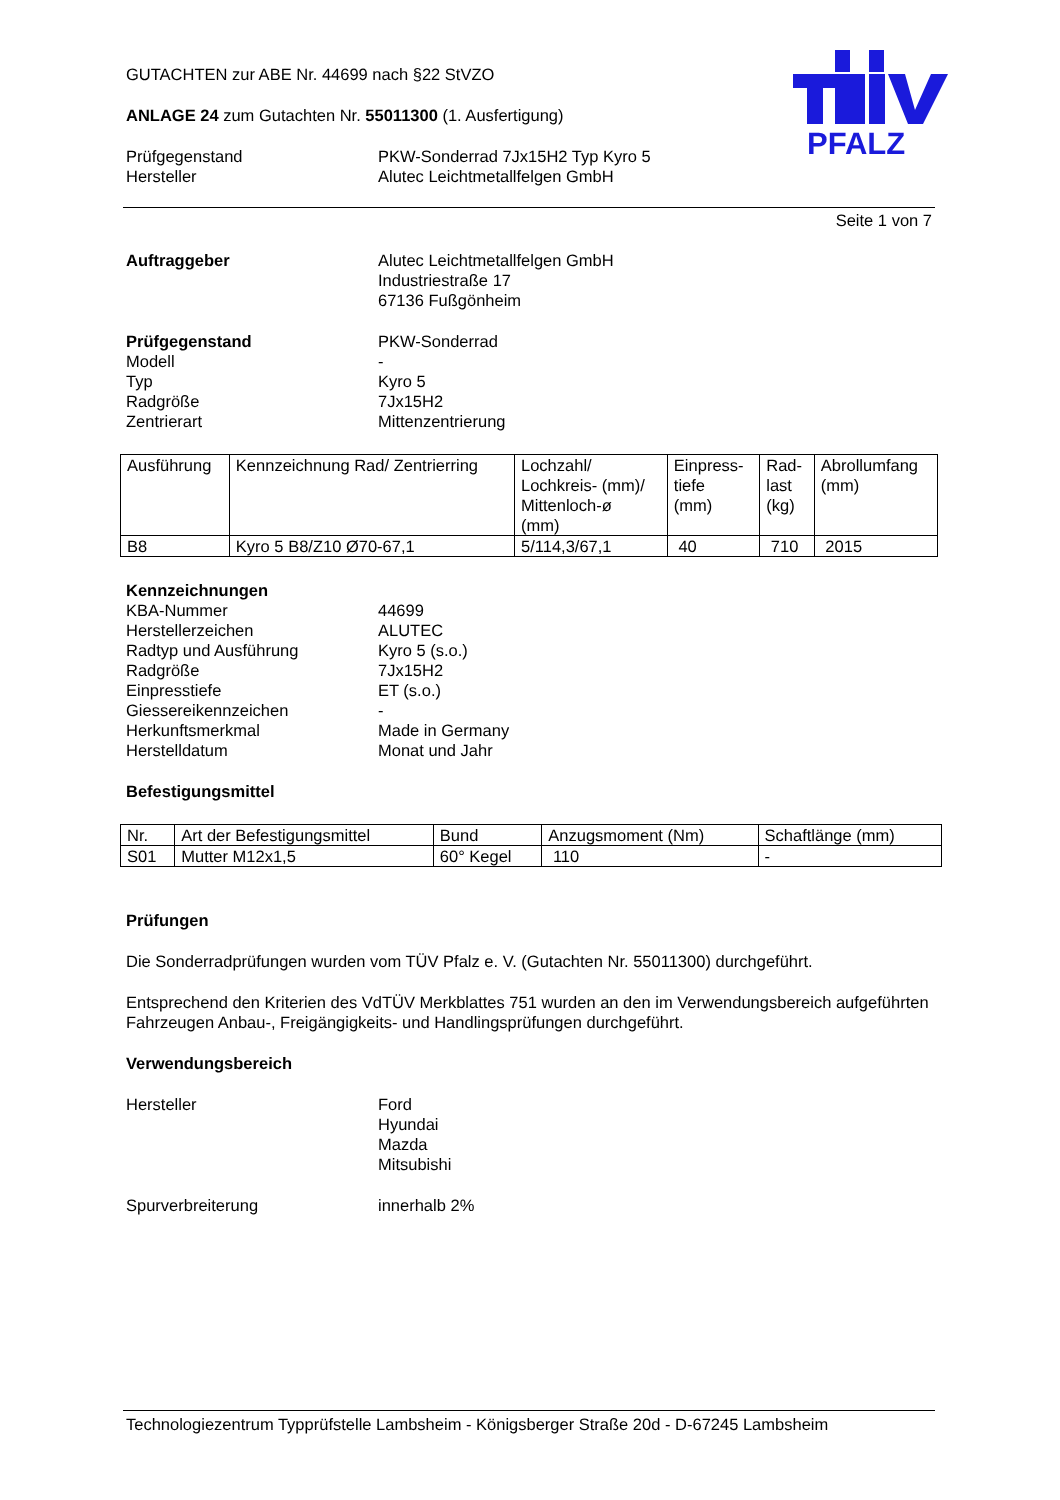PFALZ
GUTACHTEN zur ABE Nr. 44699 nach §22 StVZO
ANLAGE 24 zum Gutachten Nr. 55011300 (1. Ausfertigung)
Prüfgegenstand
Hersteller
PKW-Sonderrad 7Jx15H2 Typ Kyro 5
Alutec Leichtmetallfelgen GmbH
Seite 1 von 7
Auftraggeber Alutec Leichtmetallfelgen GmbH
Industriestraße 17
67136 Fußgönheim
Prüfgegenstand
Modell
Typ
Radgröße
Zentrierart
PKW-Sonderrad
-
Kyro 5
7Jx15H2
Mittenzentrierung
| Ausführung | Kennzeichnung Rad/ Zentrierring | Lochzahl/ Lochkreis- (mm)/ Mittenloch-ø (mm) | Einpress- tiefe (mm) | Rad- last (kg) | Abrollumfang (mm) |
| B8 | Kyro 5 B8/Z10 Ø70-67,1 | 5/114,3/67,1 | 40 | 710 | 2015 |
Kennzeichnungen
KBA-Nummer
Herstellerzeichen
Radtyp und Ausführung
Radgröße
Einpresstiefe
Giessereikennzeichen
Herkunftsmerkmal
Herstelldatum
44699
ALUTEC
Kyro 5 (s.o.)
7Jx15H2
ET (s.o.)
-
Made in Germany
Monat und Jahr
Befestigungsmittel
| Nr. | Art der Befestigungsmittel | Bund | Anzugsmoment (Nm) | Schaftlänge (mm) |
| S01 | Mutter M12x1,5 | 60° Kegel | 110 | - |
Prüfungen
Die Sonderradprüfungen wurden vom TÜV Pfalz e. V. (Gutachten Nr. 55011300) durchgeführt.
Entsprechend den Kriterien des VdTÜV Merkblattes 751 wurden an den im Verwendungsbereich aufgeführten Fahrzeugen Anbau-, Freigängigkeits- und Handlingsprüfungen durchgeführt.
Verwendungsbereich
Hersteller Ford
Hyundai
Mazda
Mitsubishi
Spurverbreiterung innerhalb 2%
Technologiezentrum Typprüfstelle Lambsheim - Königsberger Straße 20d - D-67245 Lambsheim